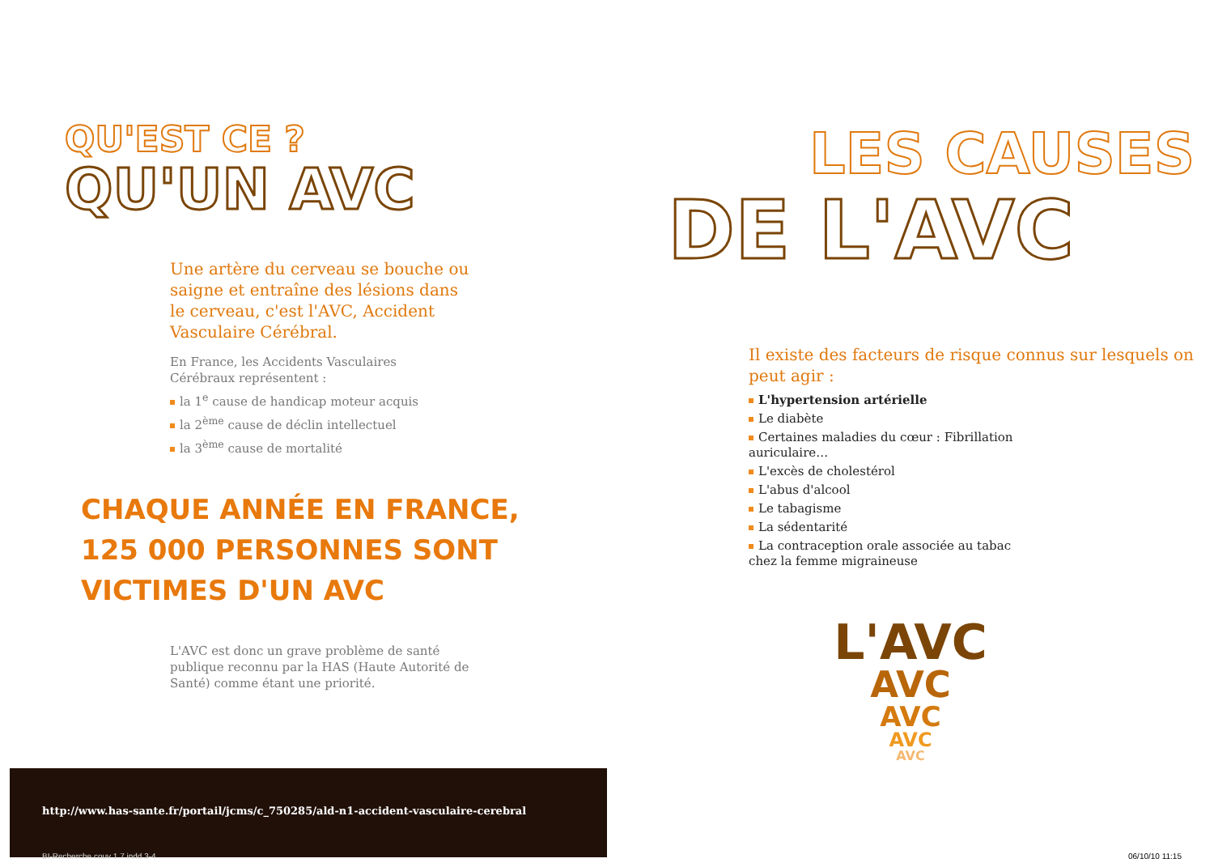QU'EST CE ?
QU'UN AVC
Une artère du cerveau se bouche ou saigne et entraîne des lésions dans le cerveau, c'est l'AVC, Accident Vasculaire Cérébral.
En France, les Accidents Vasculaires
Cérébraux représentent :
la 1<sup>e</sup> cause de handicap moteur acquis
la 2<sup>ème</sup> cause de déclin intellectuel
la 3<sup>ème</sup> cause de mortalité
CHAQUE ANNÉE EN FRANCE,
125 000 PERSONNES SONT
VICTIMES D'UN AVC
L'AVC est donc un grave problème de santé publique reconnu par la HAS (Haute Autorité de Santé) comme étant une priorité.
http://www.has-sante.fr/portail/jcms/c_750285/ald-n1-accident-vasculaire-cerebral BI-Recherche couv 1.7.indd 3-4
LES CAUSES
DE L'AVC
Il existe des facteurs de risque connus sur lesquels on peut agir :
L'hypertension artérielle
Le diabète
Certaines maladies du cœur : Fibrillation auriculaire…
L'excès de cholestérol
L'abus d'alcool
Le tabagisme
La sédentarité
La contraception orale associée au tabac chez la femme migraineuse
L'AVC
AVC
AVC
AVC
AVC
06/10/10 11:15